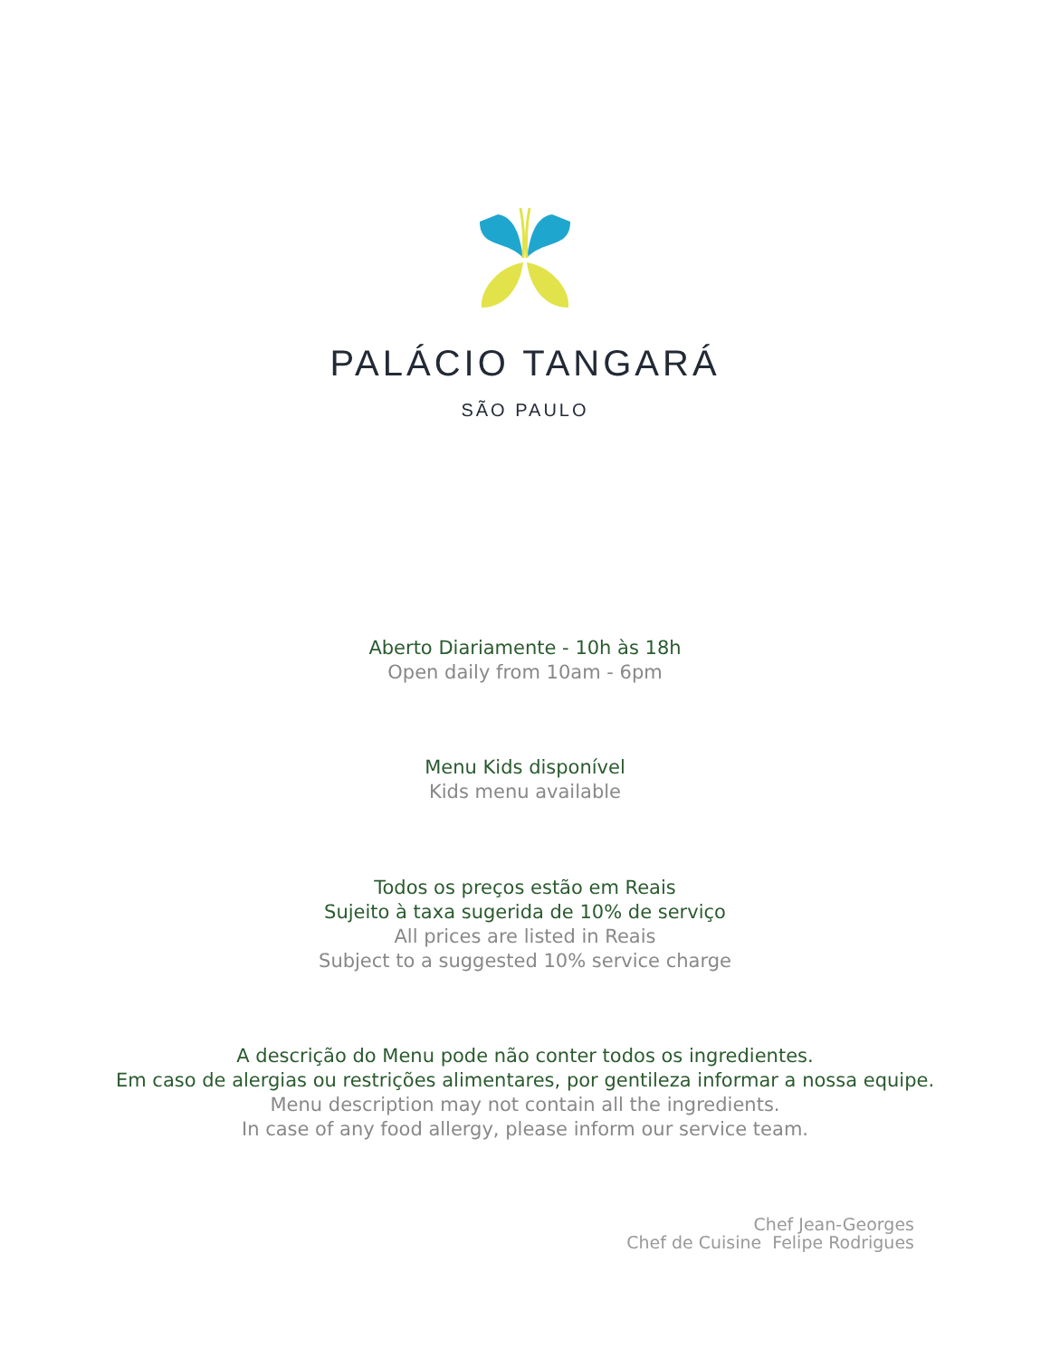PALÁCIO TANGARÁ
SÃO PAULO
Aberto Diariamente - 10h às 18h
Open daily from 10am - 6pm
Menu Kids disponível
Kids menu available
Todos os preços estão em Reais
Sujeito à taxa sugerida de 10% de serviço
All prices are listed in Reais
Subject to a suggested 10% service charge
A descrição do Menu pode não conter todos os ingredientes.
Em caso de alergias ou restrições alimentares, por gentileza informar a nossa equipe.
Menu description may not contain all the ingredients.
In case of any food allergy, please inform our service team.
Chef Jean-Georges
Chef de Cuisine Felipe Rodrigues